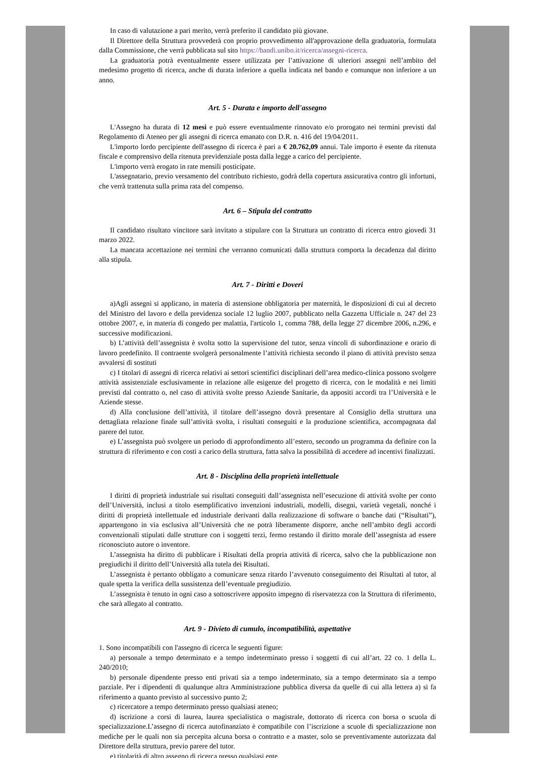In caso di valutazione a pari merito, verrà preferito il candidato più giovane.
Il Direttore della Struttura provvederà con proprio provvedimento all'approvazione della graduatoria, formulata dalla Commissione, che verrà pubblicata sul sito https://bandi.unibo.it/ricerca/assegni-ricerca.
La graduatoria potrà eventualmente essere utilizzata per l’attivazione di ulteriori assegni nell’ambito del medesimo progetto di ricerca, anche di durata inferiore a quella indicata nel bando e comunque non inferiore a un anno.
Art. 5 - Durata e importo dell'assegno
L'Assegno ha durata di 12 mesi e può essere eventualmente rinnovato e/o prorogato nei termini previsti dal Regolamento di Ateneo per gli assegni di ricerca emanato con D.R. n. 416 del 19/04/2011.
L'importo lordo percipiente dell'assegno di ricerca è pari a € 20.762,09 annui. Tale importo è esente da ritenuta fiscale e comprensivo della ritenuta previdenziale posta dalla legge a carico del percipiente.
L'importo verrà erogato in rate mensili posticipate.
L'assegnatario, previo versamento del contributo richiesto, godrà della copertura assicurativa contro gli infortuni, che verrà trattenuta sulla prima rata del compenso.
Art. 6 – Stipula del contratto
Il candidato risultato vincitore sarà invitato a stipulare con la Struttura un contratto di ricerca entro giovedì 31 marzo 2022.
La mancata accettazione nei termini che verranno comunicati dalla struttura comporta la decadenza dal diritto alla stipula.
Art. 7 - Diritti e Doveri
a)Agli assegni si applicano, in materia di astensione obbligatoria per maternità, le disposizioni di cui al decreto del Ministro del lavoro e della previdenza sociale 12 luglio 2007, pubblicato nella Gazzetta Ufficiale n. 247 del 23 ottobre 2007, e, in materia di congedo per malattia, l'articolo 1, comma 788, della legge 27 dicembre 2006, n.296, e successive modificazioni.
b) L’attività dell’assegnista è svolta sotto la supervisione del tutor, senza vincoli di subordinazione e orario di lavoro predefinito. Il contraente svolgerà personalmente l’attività richiesta secondo il piano di attività previsto senza avvalersi di sostituti
c) I titolari di assegni di ricerca relativi ai settori scientifici disciplinari dell’area medico-clinica possono svolgere attività assistenziale esclusivamente in relazione alle esigenze del progetto di ricerca, con le modalità e nei limiti previsti dal contratto o, nel caso di attività svolte presso Aziende Sanitarie, da appositi accordi tra l’Università e le Aziende stesse.
d) Alla conclusione dell’attività, il titolare dell’assegno dovrà presentare al Consiglio della struttura una dettagliata relazione finale sull’attività svolta, i risultati conseguiti e la produzione scientifica, accompagnata dal parere del tutor.
e) L’assegnista può svolgere un periodo di approfondimento all’estero, secondo un programma da definire con la struttura di riferimento e con costi a carico della struttura, fatta salva la possibilità di accedere ad incentivi finalizzati.
Art. 8 - Disciplina della proprietà intellettuale
I diritti di proprietà industriale sui risultati conseguiti dall’assegnista nell’esecuzione di attività svolte per conto dell’Università, inclusi a titolo esemplificativo invenzioni industriali, modelli, disegni, varietà vegetali, nonché i diritti di proprietà intellettuale ed industriale derivanti dalla realizzazione di software o banche dati (“Risultati”), appartengono in via esclusiva all’Università che ne potrà liberamente disporre, anche nell’ambito degli accordi convenzionali stipulati dalle strutture con i soggetti terzi, fermo restando il diritto morale dell’assegnista ad essere riconosciuto autore o inventore.
L’assegnista ha diritto di pubblicare i Risultati della propria attività di ricerca, salvo che la pubblicazione non pregiudichi il diritto dell’Università alla tutela dei Risultati.
L’assegnista è pertanto obbligato a comunicare senza ritardo l’avvenuto conseguimento dei Risultati al tutor, al quale spetta la verifica della sussistenza dell’eventuale pregiudizio.
L’assegnista è tenuto in ogni caso a sottoscrivere apposito impegno di riservatezza con la Struttura di riferimento, che sarà allegato al contratto.
Art. 9 - Divieto di cumulo, incompatibilità, aspettative
1. Sono incompatibili con l'assegno di ricerca le seguenti figure:
a) personale a tempo determinato e a tempo indeterminato presso i soggetti di cui all’art. 22 co. 1 della L. 240/2010;
b) personale dipendente presso enti privati sia a tempo indeterminato, sia a tempo determinato sia a tempo parziale. Per i dipendenti di qualunque altra Amministrazione pubblica diversa da quelle di cui alla lettera a) si fa riferimento a quanto previsto al successivo punto 2;
c) ricercatore a tempo determinato presso qualsiasi ateneo;
d) iscrizione a corsi di laurea, laurea specialistica o magistrale, dottorato di ricerca con borsa o scuola di specializzazione.L’assegno di ricerca autofinanziato è compatibile con l’iscrizione a scuole di specializzazione non mediche per le quali non sia percepita alcuna borsa o contratto e a master, solo se preventivamente autorizzata dal Direttore della struttura, previo parere del tutor.
e) titolarità di altro assegno di ricerca presso qualsiasi ente.